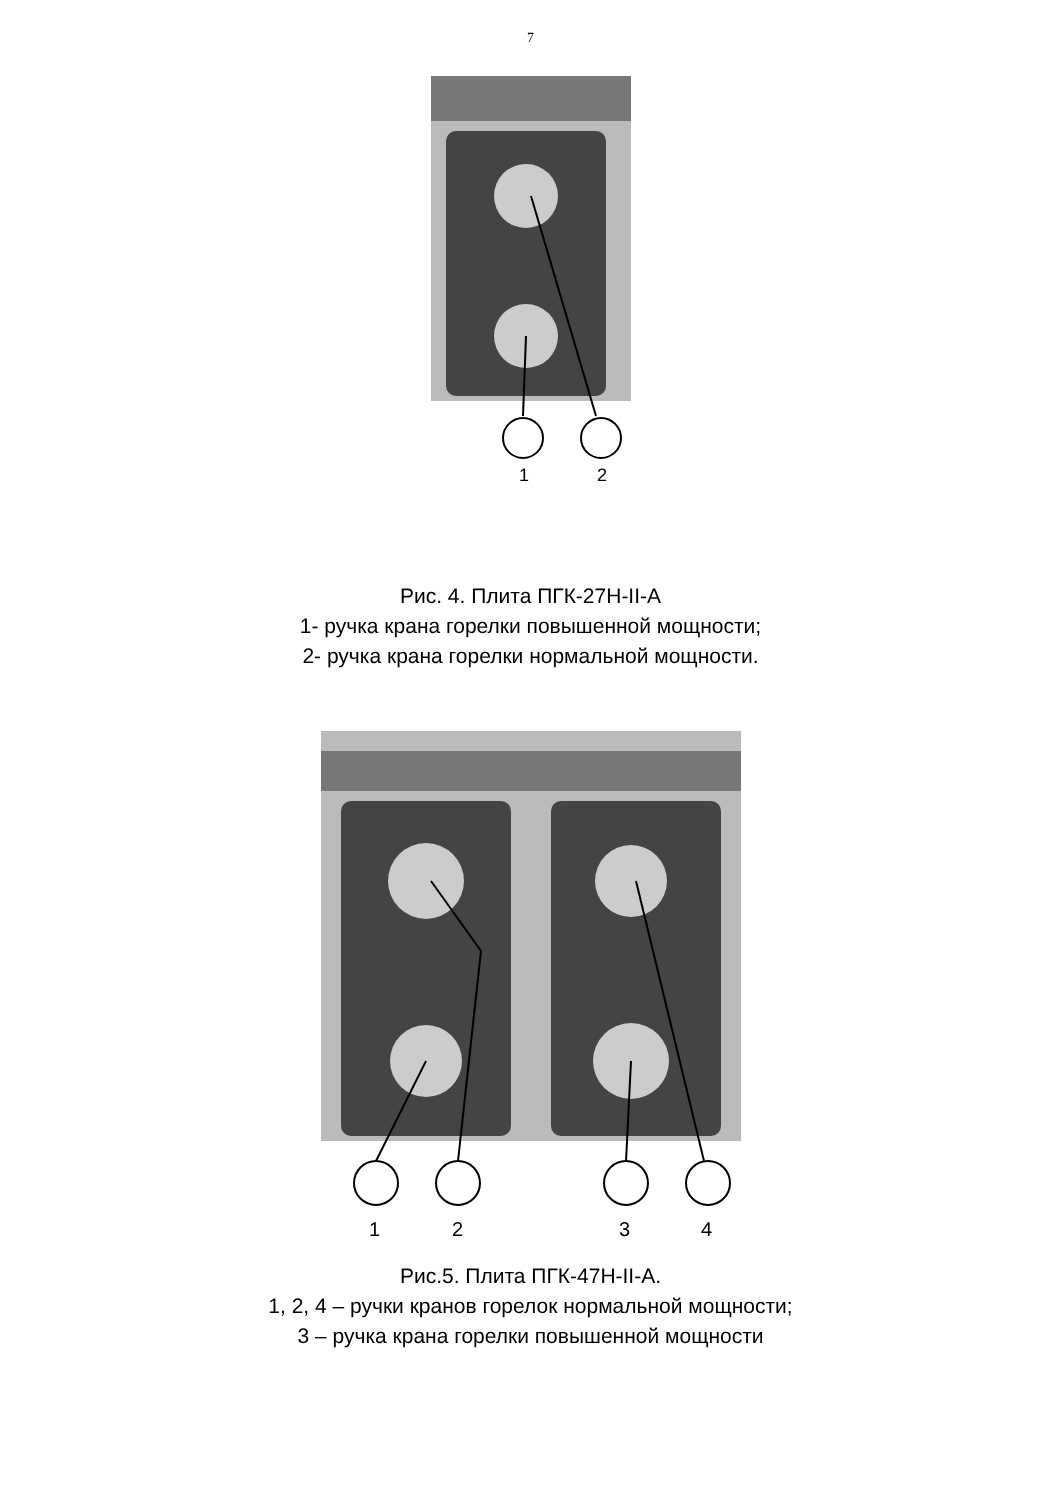7
1
2
Рис. 4. Плита ПГК-27Н-II-А
1- ручка крана горелки повышенной мощности;
2- ручка крана горелки нормальной мощности.
1
2
3
4
Рис.5. Плита ПГК-47Н-II-А.
1, 2, 4 – ручки кранов горелок нормальной мощности;
3 – ручка крана горелки повышенной мощности